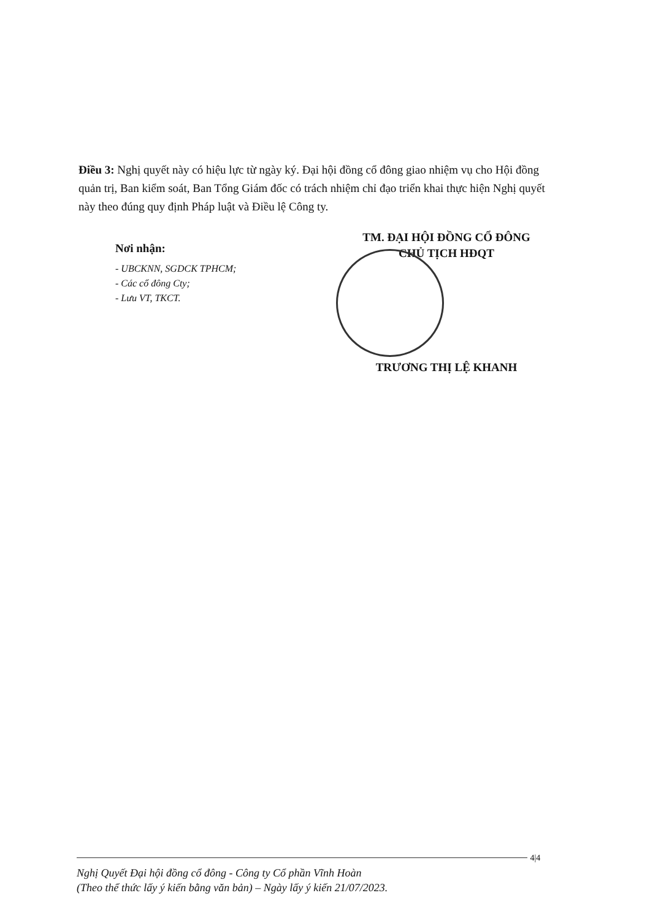Điều 3: Nghị quyết này có hiệu lực từ ngày ký. Đại hội đồng cổ đông giao nhiệm vụ cho Hội đồng quản trị, Ban kiểm soát, Ban Tổng Giám đốc có trách nhiệm chỉ đạo triển khai thực hiện Nghị quyết này theo đúng quy định Pháp luật và Điều lệ Công ty.
Nơi nhận:
- UBCKNN, SGDCK TPHCM;
- Các cổ đông Cty;
- Lưu VT, TKCT.
TM. ĐẠI HỘI ĐỒNG CỔ ĐÔNG
CHỦ TỊCH HĐQT
TRƯƠNG THỊ LỆ KHANH
4|4
Nghị Quyết Đại hội đồng cổ đông - Công ty Cổ phần Vĩnh Hoàn
(Theo thể thức lấy ý kiến bằng văn bản) – Ngày lấy ý kiến 21/07/2023.